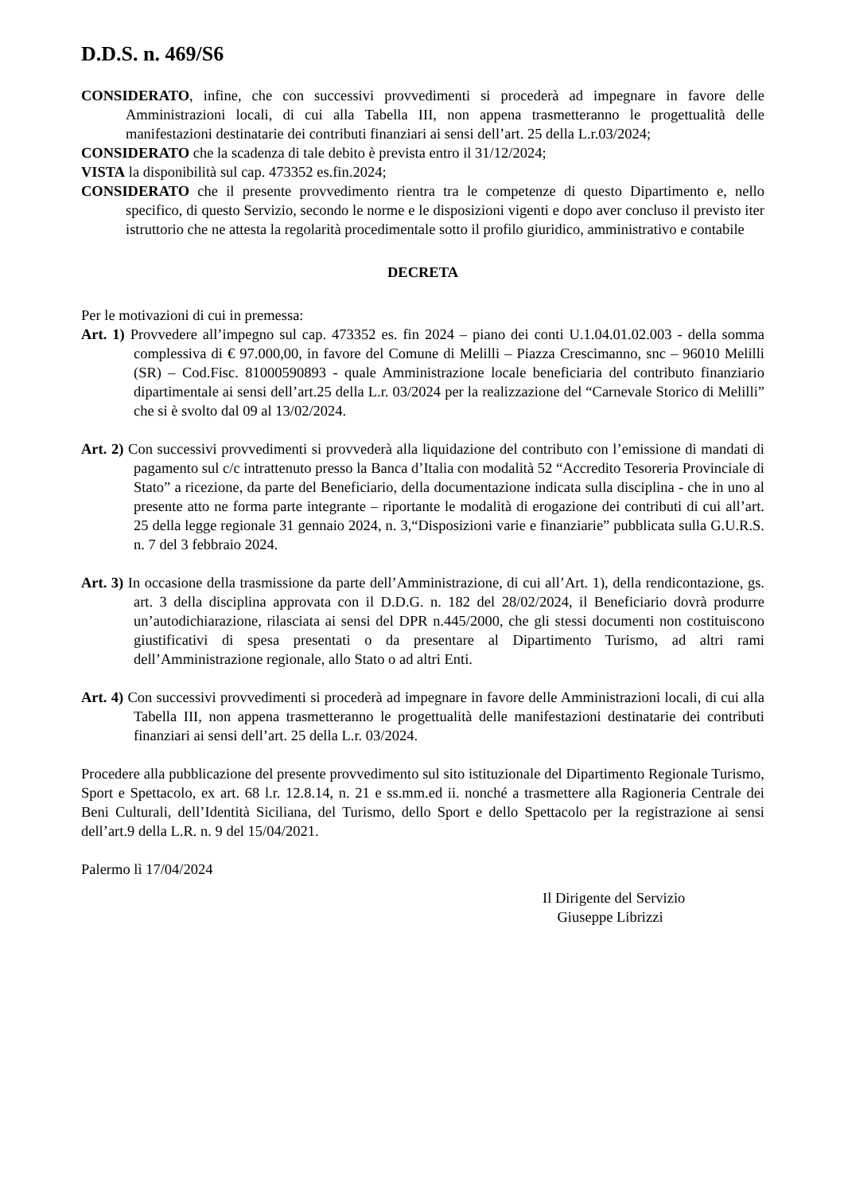D.D.S. n. 469/S6
CONSIDERATO, infine, che con successivi provvedimenti si procederà ad impegnare in favore delle Amministrazioni locali, di cui alla Tabella III, non appena trasmetteranno le progettualità delle manifestazioni destinatarie dei contributi finanziari ai sensi dell’art. 25 della L.r.03/2024;
CONSIDERATO che la scadenza di tale debito è prevista entro il 31/12/2024;
VISTA la disponibilità sul cap. 473352 es.fin.2024;
CONSIDERATO che il presente provvedimento rientra tra le competenze di questo Dipartimento e, nello specifico, di questo Servizio, secondo le norme e le disposizioni vigenti e dopo aver concluso il previsto iter istruttorio che ne attesta la regolarità procedimentale sotto il profilo giuridico, amministrativo e contabile
DECRETA
Per le motivazioni di cui in premessa:
Art. 1) Provvedere all’impegno sul cap. 473352 es. fin 2024 – piano dei conti U.1.04.01.02.003 - della somma complessiva di € 97.000,00, in favore del Comune di Melilli – Piazza Crescimanno, snc – 96010 Melilli (SR) – Cod.Fisc. 81000590893 - quale Amministrazione locale beneficiaria del contributo finanziario dipartimentale ai sensi dell’art.25 della L.r. 03/2024 per la realizzazione del “Carnevale Storico di Melilli” che si è svolto dal 09 al 13/02/2024.
Art. 2) Con successivi provvedimenti si provvederà alla liquidazione del contributo con l’emissione di mandati di pagamento sul c/c intrattenuto presso la Banca d’Italia con modalità 52 “Accredito Tesoreria Provinciale di Stato” a ricezione, da parte del Beneficiario, della documentazione indicata sulla disciplina - che in uno al presente atto ne forma parte integrante – riportante le modalità di erogazione dei contributi di cui all’art. 25 della legge regionale 31 gennaio 2024, n. 3,“Disposizioni varie e finanziarie” pubblicata sulla G.U.R.S. n. 7 del 3 febbraio 2024.
Art. 3) In occasione della trasmissione da parte dell’Amministrazione, di cui all’Art. 1), della rendicontazione, gs. art. 3 della disciplina approvata con il D.D.G. n. 182 del 28/02/2024, il Beneficiario dovrà produrre un’autodichiarazione, rilasciata ai sensi del DPR n.445/2000, che gli stessi documenti non costituiscono giustificativi di spesa presentati o da presentare al Dipartimento Turismo, ad altri rami dell’Amministrazione regionale, allo Stato o ad altri Enti.
Art. 4) Con successivi provvedimenti si procederà ad impegnare in favore delle Amministrazioni locali, di cui alla Tabella III, non appena trasmetteranno le progettualità delle manifestazioni destinatarie dei contributi finanziari ai sensi dell’art. 25 della L.r. 03/2024.
Procedere alla pubblicazione del presente provvedimento sul sito istituzionale del Dipartimento Regionale Turismo, Sport e Spettacolo, ex art. 68 l.r. 12.8.14, n. 21 e ss.mm.ed ii. nonché a trasmettere alla Ragioneria Centrale dei Beni Culturali, dell’Identità Siciliana, del Turismo, dello Sport e dello Spettacolo per la registrazione ai sensi dell’art.9 della L.R. n. 9 del 15/04/2021.
Palermo lì 17/04/2024
Il Dirigente del Servizio
Giuseppe Librizzi